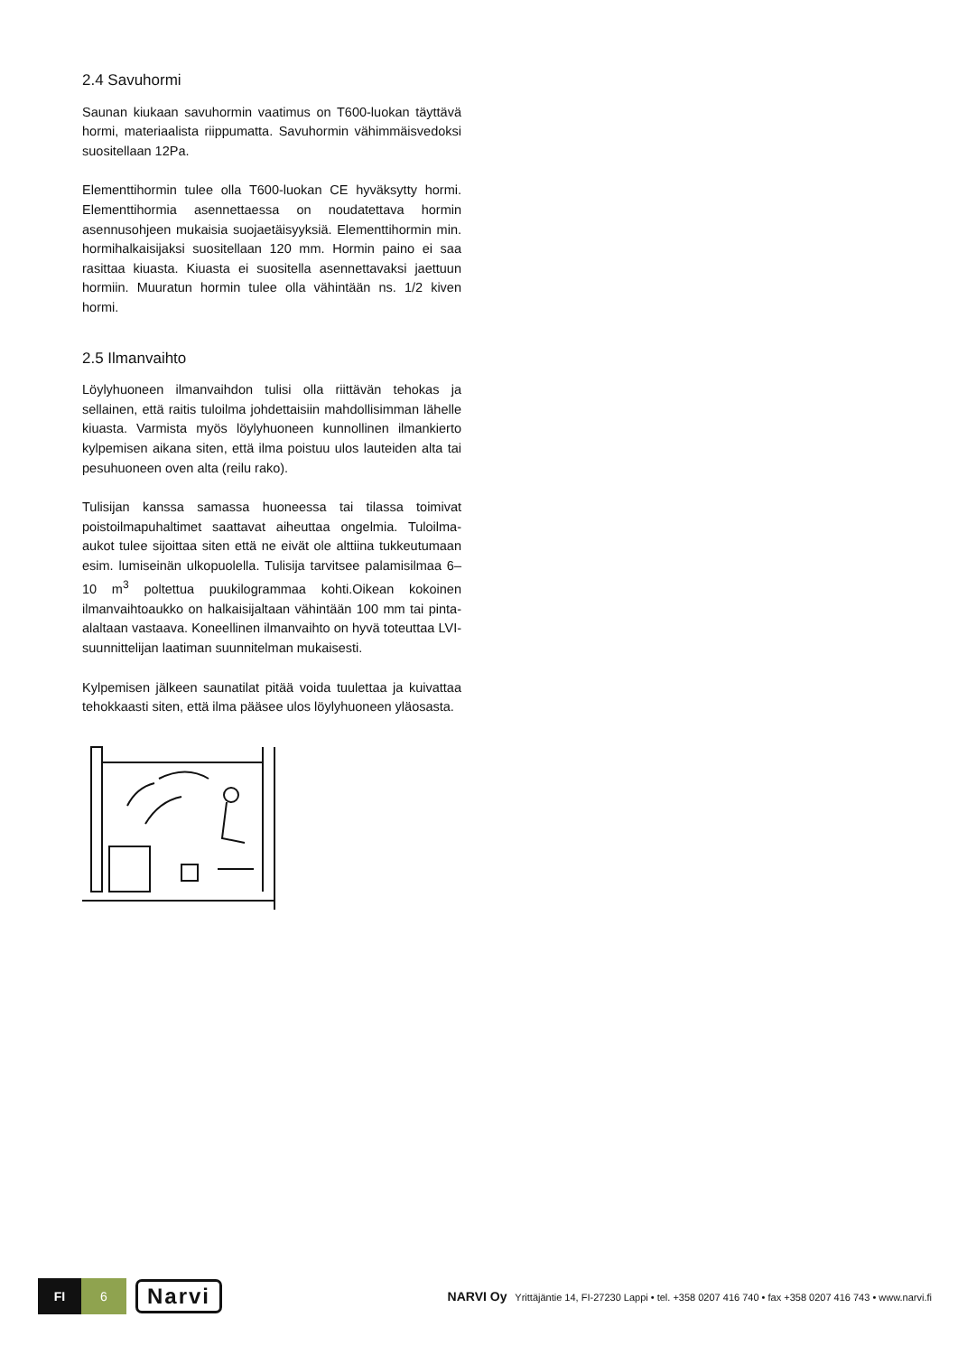2.4 Savuhormi
Saunan kiukaan savuhormin vaatimus on T600-luokan täyttävä hormi, materiaalista riippumatta. Savuhormin vähimmäisvedoksi suositellaan 12Pa.
Elementtihormin tulee olla T600-luokan CE hyväksytty hormi. Elementtihormia asennettaessa on noudatettava hormin asennusohjeen mukaisia suojaetäisyyksiä. Elementtihormin min. hormihalkaisijaksi suositellaan 120 mm. Hormin paino ei saa rasittaa kiuasta. Kiuasta ei suositella asennettavaksi jaettuun hormiin. Muuratun hormin tulee olla vähintään ns. 1/2 kiven hormi.
2.5 Ilmanvaihto
Löylyhuoneen ilmanvaihdon tulisi olla riittävän tehokas ja sellainen, että raitis tuloilma johdettaisiin mahdollisimman lähelle kiuasta. Varmista myös löylyhuoneen kunnollinen ilmankierto kylpemisen aikana siten, että ilma poistuu ulos lauteiden alta tai pesuhuoneen oven alta (reilu rako).
Tulisijan kanssa samassa huoneessa tai tilassa toimivat poistoilmapuhaltimet saattavat aiheuttaa ongelmia. Tuloilma-aukot tulee sijoittaa siten että ne eivät ole alttiina tukkeutumaan esim. lumiseinän ulkopuolella. Tulisija tarvitsee palamisilmaa 6–10 m<sup>3</sup> poltettua puukilogrammaa kohti.Oikean kokoinen ilmanvaihtoaukko on halkaisijaltaan vähintään 100 mm tai pinta-alaltaan vastaava. Koneellinen ilmanvaihto on hyvä toteuttaa LVI-suunnittelijan laatiman suunnitelman mukaisesti.
Kylpemisen jälkeen saunatilat pitää voida tuulettaa ja kuivattaa tehokkaasti siten, että ilma pääsee ulos löylyhuoneen yläosasta.
FI 6
Narvi
NARVI Oy Yrittäjäntie 14, FI-27230 Lappi • tel. +358 0207 416 740 • fax +358 0207 416 743 • www.narvi.fi